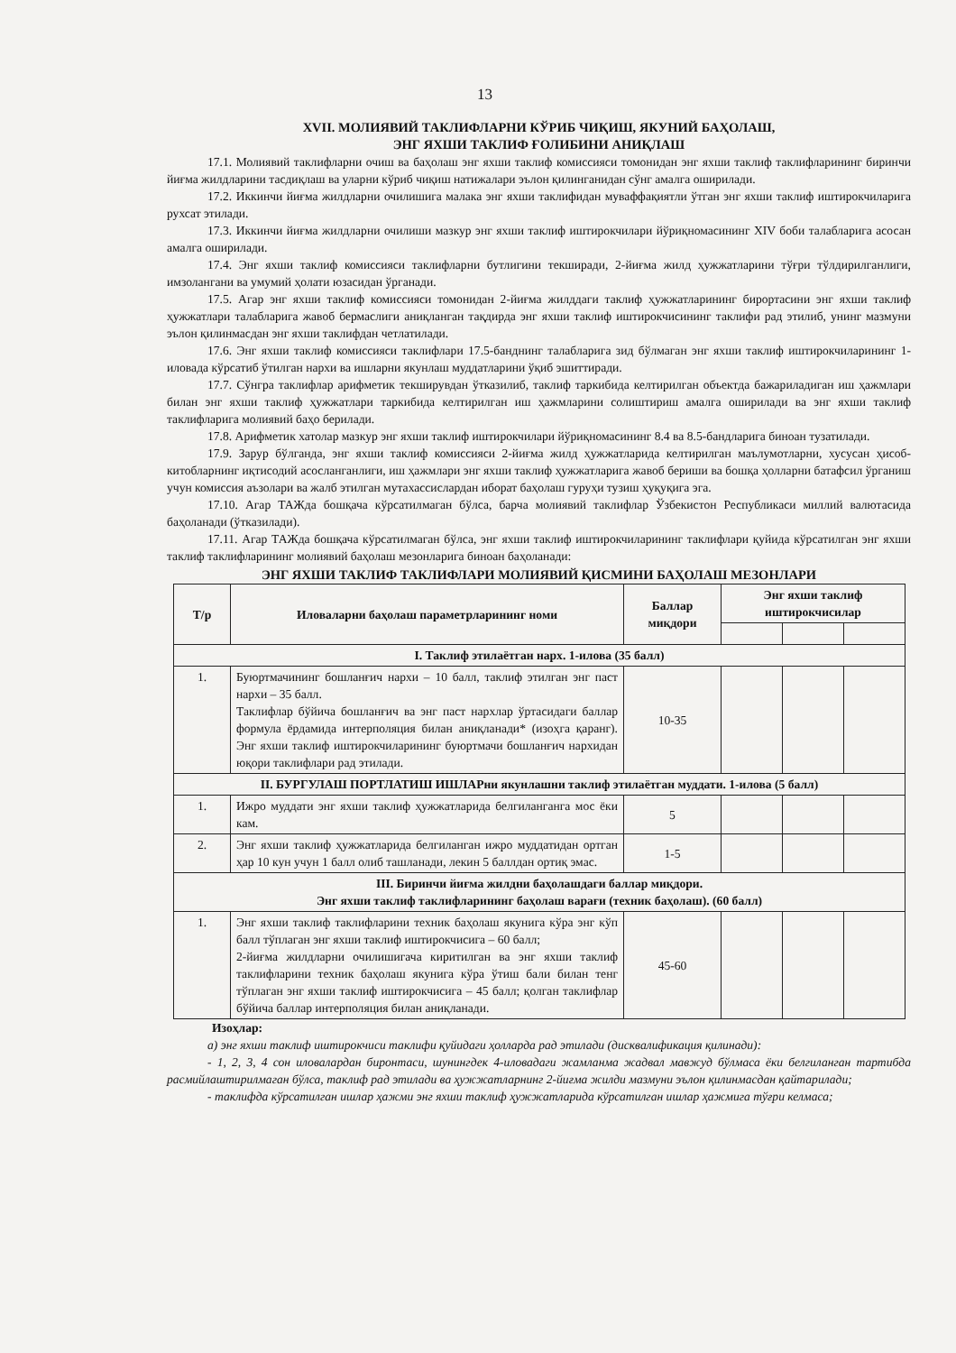13
XVII. МОЛИЯВИЙ ТАКЛИФЛАРНИ КЎРИБ ЧИҚИШ, ЯКУНИЙ БАҲОЛАШ,
ЭНГ ЯХШИ ТАКЛИФ ҒОЛИБИНИ АНИҚЛАШ
17.1. Молиявий таклифларни очиш ва баҳолаш энг яхши таклиф комиссияси томонидан энг яхши таклиф таклифларининг биринчи йиғма жилдларини тасдиқлаш ва уларни кўриб чиқиш натижалари эълон қилинганидан сўнг амалга оширилади.
17.2. Иккинчи йиғма жилдларни очилишига малака энг яхши таклифидан муваффақиятли ўтган энг яхши таклиф иштирокчиларига рухсат этилади.
17.3. Иккинчи йиғма жилдларни очилиши мазкур энг яхши таклиф иштирокчилари йўриқномасининг XIV боби талабларига асосан амалга оширилади.
17.4. Энг яхши таклиф комиссияси таклифларни бутлигини текширади, 2-йиғма жилд ҳужжатларини тўғри тўлдирилганлиги, имзолангани ва умумий ҳолати юзасидан ўрганади.
17.5. Агар энг яхши таклиф комиссияси томонидан 2-йиғма жилддаги таклиф ҳужжатларининг бирортасини энг яхши таклиф ҳужжатлари талабларига жавоб бермаслиги аниқланган тақдирда энг яхши таклиф иштирокчисининг таклифи рад этилиб, унинг мазмуни эълон қилинмасдан энг яхши таклифдан четлатилади.
17.6. Энг яхши таклиф комиссияси таклифлари 17.5-банднинг талабларига зид бўлмаган энг яхши таклиф иштирокчиларининг 1-иловада кўрсатиб ўтилган нархи ва ишларни якунлаш муддатларини ўқиб эшиттиради.
17.7. Сўнгра таклифлар арифметик текширувдан ўтказилиб, таклиф таркибида келтирилган объектда бажариладиган иш ҳажмлари билан энг яхши таклиф ҳужжатлари таркибида келтирилган иш ҳажмларини солиштириш амалга оширилади ва энг яхши таклиф таклифларига молиявий баҳо берилади.
17.8. Арифметик хатолар мазкур энг яхши таклиф иштирокчилари йўриқномасининг 8.4 ва 8.5-бандларига биноан тузатилади.
17.9. Зарур бўлганда, энг яхши таклиф комиссияси 2-йиғма жилд ҳужжатларида келтирилган маълумотларни, хусусан ҳисоб-китобларнинг иқтисодий асосланганлиги, иш ҳажмлари энг яхши таклиф ҳужжатларига жавоб бериши ва бошқа ҳолларни батафсил ўрганиш учун комиссия аъзолари ва жалб этилган мутахассислардан иборат баҳолаш гуруҳи тузиш ҳуқуқига эга.
17.10. Агар ТАЖда бошқача кўрсатилмаган бўлса, барча молиявий таклифлар Ўзбекистон Республикаси миллий валютасида баҳоланади (ўтказилади).
17.11. Агар ТАЖда бошқача кўрсатилмаган бўлса, энг яхши таклиф иштирокчиларининг таклифлари қуйида кўрсатилган энг яхши таклиф таклифларининг молиявий баҳолаш мезонларига биноан баҳоланади:
ЭНГ ЯХШИ ТАКЛИФ ТАКЛИФЛАРИ МОЛИЯВИЙ ҚИСМИНИ БАҲОЛАШ МЕЗОНЛАРИ
| Т/р | Иловаларни баҳолаш параметрларининг номи | Баллар миқдори | Энг яхши таклиф иштирокчисилар | | |
| --- | --- | --- | --- | --- | --- |
| I. Таклиф этилаётган нарх. 1-илова (35 балл) | | | | | |
| 1. | Буюртмачининг бошланғич нархи – 10 балл, таклиф этилган энг паст нархи – 35 балл. Таклифлар бўйича бошланғич ва энг паст нархлар ўртасидаги баллар формула ёрдамида интерполяция билан аниқланади* (изоҳга қаранг). Энг яхши таклиф иштирокчиларининг буюртмачи бошланғич нархидан юқори таклифлари рад этилади. | 10-35 | | | |
| II. БУРГУЛАШ ПОРТЛАТИШ ИШЛАРни якунлашни таклиф этилаётган муддати. 1-илова (5 балл) | | | | | |
| 1. | Ижро муддати энг яхши таклиф ҳужжатларида белгиланганга мос ёки кам. | 5 | | | |
| 2. | Энг яхши таклиф ҳужжатларида белгиланган ижро муддатидан ортган ҳар 10 кун учун 1 балл олиб ташланади, лекин 5 баллдан ортиқ эмас. | 1-5 | | | |
| III. Биринчи йиғма жилдни баҳолашдаги баллар миқдори. Энг яхши таклиф таклифларининг баҳолаш варағи (техник баҳолаш). (60 балл) | | | | | |
| 1. | Энг яхши таклиф таклифларини техник баҳолаш якунига кўра энг кўп балл тўплаган энг яхши таклиф иштирокчисига – 60 балл; 2-йиғма жилдларни очилишигача киритилган ва энг яхши таклиф таклифларини техник баҳолаш якунига кўра ўтиш бали билан тенг тўплаган энг яхши таклиф иштирокчисига – 45 балл; қолган таклифлар бўйича баллар интерполяция билан аниқланади. | 45-60 | | | |
Изоҳлар:
а) энг яхши таклиф иштирокчиси таклифи қуйидаги ҳолларда рад этилади (дисквалификация қилинади):
- 1, 2, 3, 4 сон иловалардан биронтаси, шунингдек 4-иловадаги жамланма жадвал мавжуд бўлмаса ёки белгиланган тартибда расмийлаштирилмаган бўлса, таклиф рад этилади ва ҳужжатларнинг 2-йиғма жилди мазмуни эълон қилинмасдан қайтарилади;
- таклифда кўрсатилган ишлар ҳажми энг яхши таклиф ҳужжатларида кўрсатилган ишлар ҳажмига тўғри келмаса;